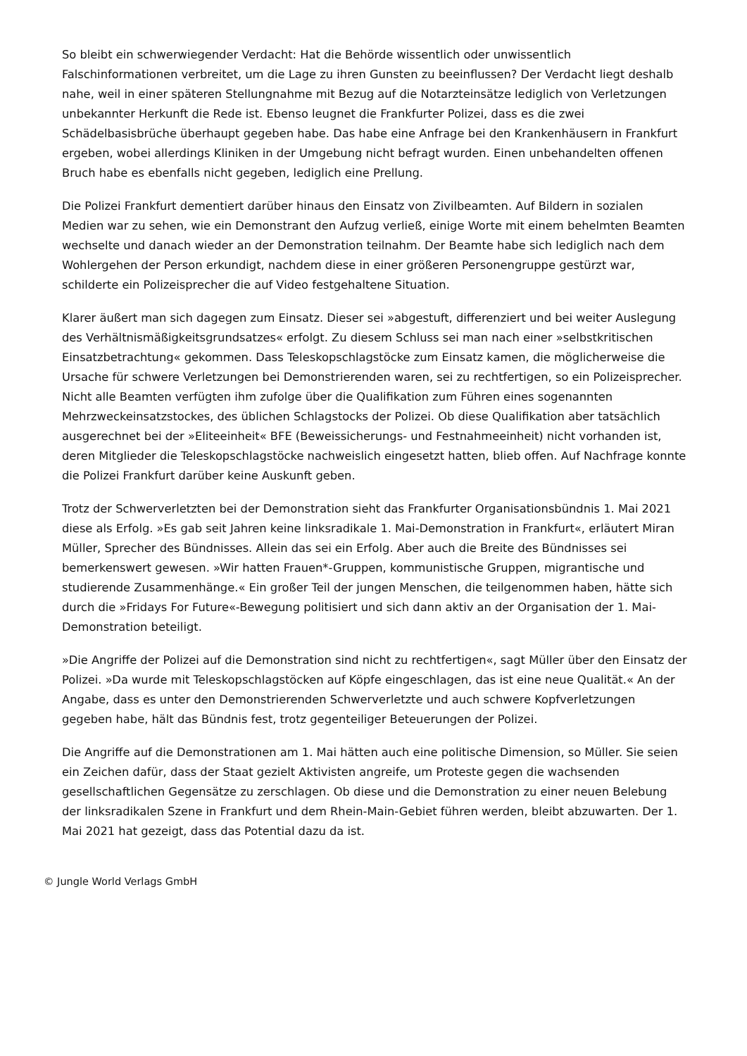So bleibt ein schwerwiegender Verdacht: Hat die Behörde wissentlich oder unwissentlich Falschinformationen verbreitet, um die Lage zu ihren Gunsten zu beeinflussen? Der Verdacht liegt deshalb nahe, weil in einer späteren Stellungnahme mit Bezug auf die Notarzteinsätze lediglich von Verletzungen unbekannter Herkunft die Rede ist. Ebenso leugnet die Frankfurter Polizei, dass es die zwei Schädelbasisbrüche überhaupt gegeben habe. Das habe eine Anfrage bei den Krankenhäusern in Frankfurt ergeben, wobei allerdings Kliniken in der Umgebung nicht befragt wurden. Einen unbehandelten offenen Bruch habe es ebenfalls nicht gegeben, lediglich eine Prellung.
Die Polizei Frankfurt dementiert darüber hinaus den Einsatz von Zivilbeamten. Auf Bildern in sozialen Medien war zu sehen, wie ein Demonstrant den Aufzug verließ, einige Worte mit einem behelmten Beamten wechselte und danach wieder an der Demonstration teilnahm. Der Beamte habe sich lediglich nach dem Wohlergehen der Person erkundigt, nachdem diese in einer größeren Personengruppe gestürzt war, schilderte ein Polizeisprecher die auf Video festgehaltene Situation.
Klarer äußert man sich dagegen zum Einsatz. Dieser sei »abgestuft, differenziert und bei weiter Auslegung des Verhältnismäßigkeitsgrundsatzes« erfolgt. Zu diesem Schluss sei man nach einer »selbstkritischen Einsatzbetrachtung« gekommen. Dass Teleskopschlagstöcke zum Einsatz kamen, die möglicherweise die Ursache für schwere Verletzungen bei Demonstrierenden waren, sei zu rechtfertigen, so ein Polizeisprecher. Nicht alle Beamten verfügten ihm zufolge über die Qualifikation zum Führen eines sogenannten Mehrzweckeinsatzstockes, des üblichen Schlagstocks der Polizei. Ob diese Qualifikation aber tatsächlich ausgerechnet bei der »Eliteeinheit« BFE (Beweissicherungs- und Festnahmeeinheit) nicht vorhanden ist, deren Mitglieder die Teleskopschlagstöcke nachweislich eingesetzt hatten, blieb offen. Auf Nachfrage konnte die Polizei Frankfurt darüber keine Auskunft geben.
Trotz der Schwerverletzten bei der Demonstration sieht das Frankfurter Organisationsbündnis 1. Mai 2021 diese als Erfolg. »Es gab seit Jahren keine linksradikale 1. Mai-Demonstration in Frankfurt«, erläutert Miran Müller, Sprecher des Bündnisses. Allein das sei ein Erfolg. Aber auch die Breite des Bündnisses sei bemerkenswert gewesen. »Wir hatten Frauen*-Gruppen, kommunistische Gruppen, migrantische und studierende Zusammenhänge.« Ein großer Teil der jungen Menschen, die teilgenommen haben, hätte sich durch die »Fridays For Future«-Bewegung politisiert und sich dann aktiv an der Organisation der 1. Mai-Demonstration beteiligt.
»Die Angriffe der Polizei auf die Demonstration sind nicht zu rechtfertigen«, sagt Müller über den Einsatz der Polizei. »Da wurde mit Teleskopschlagstöcken auf Köpfe eingeschlagen, das ist eine neue Qualität.« An der Angabe, dass es unter den Demonstrierenden Schwerverletzte und auch schwere Kopfverletzungen gegeben habe, hält das Bündnis fest, trotz gegenteiliger Beteuerungen der Polizei.
Die Angriffe auf die Demonstrationen am 1. Mai hätten auch eine politische Dimension, so Müller. Sie seien ein Zeichen dafür, dass der Staat gezielt Aktivisten angreife, um Proteste gegen die wachsenden gesellschaftlichen Gegensätze zu zerschlagen. Ob diese und die Demonstration zu einer neuen Belebung der linksradikalen Szene in Frankfurt und dem Rhein-Main-Gebiet führen werden, bleibt abzuwarten. Der 1. Mai 2021 hat gezeigt, dass das Potential dazu da ist.
© Jungle World Verlags GmbH